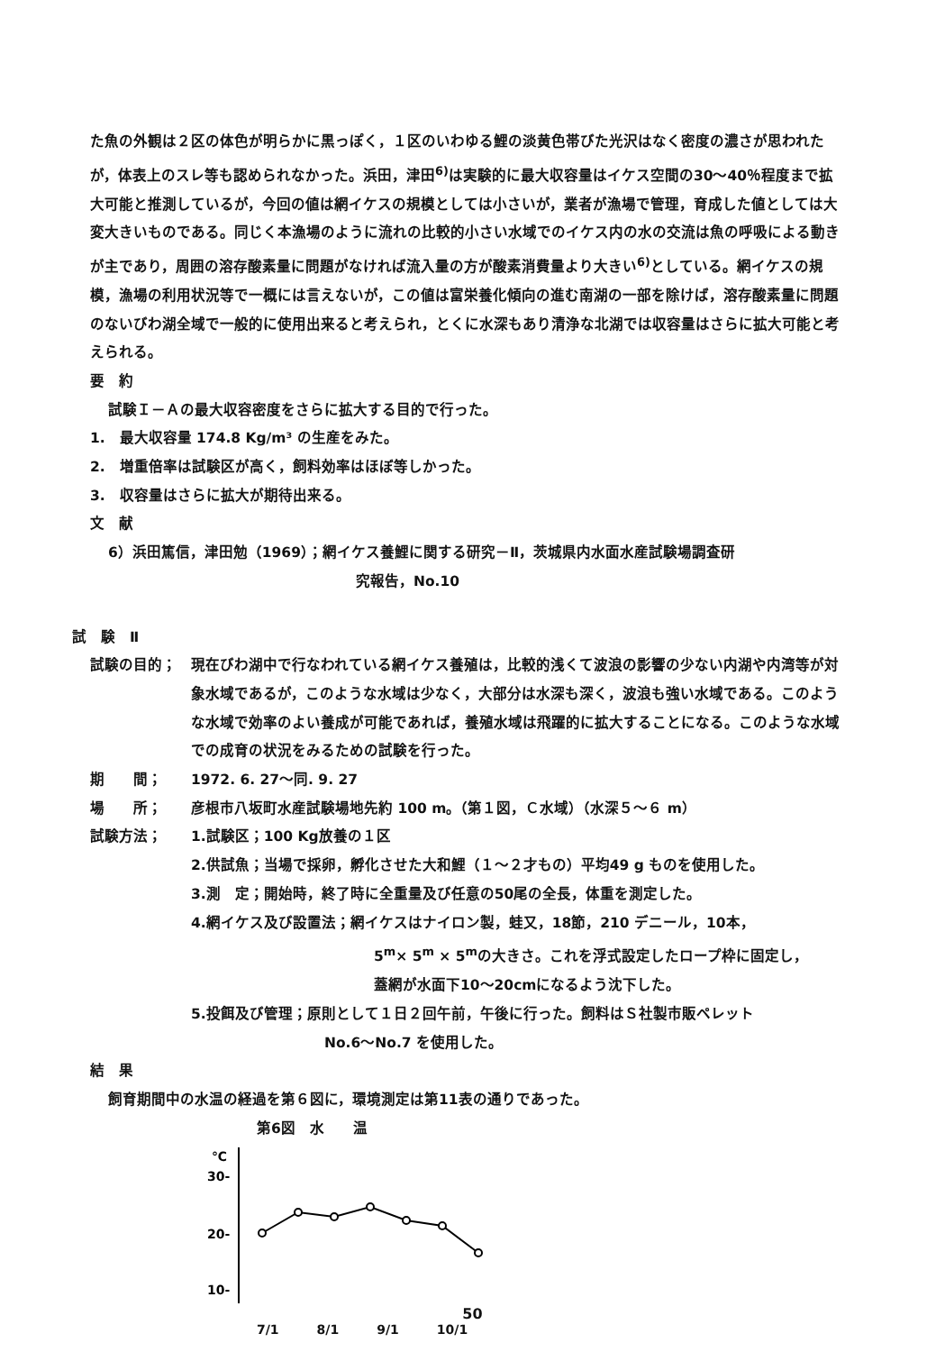た魚の外観は２区の体色が明らかに黒っぽく，１区のいわゆる鯉の淡黄色帯びた光沢はなく密度の濃さが思われたが，体表上のスレ等も認められなかった。浜田，津田<sup>6)</sup>は実験的に最大収容量はイケス空間の30〜40％程度まで拡大可能と推測しているが，今回の値は網イケスの規模としては小さいが，業者が漁場で管理，育成した値としては大変大きいものである。同じく本漁場のように流れの比較的小さい水域でのイケス内の水の交流は魚の呼吸による動きが主であり，周囲の溶存酸素量に問題がなければ流入量の方が酸素消費量より大きい<sup>6)</sup>としている。網イケスの規模，漁場の利用状況等で一概には言えないが，この値は富栄養化傾向の進む南湖の一部を除けば，溶存酸素量に問題のないびわ湖全域で一般的に使用出来ると考えられ，とくに水深もあり清浄な北湖では収容量はさらに拡大可能と考えられる。
要　約
試験Ｉ－Ａの最大収容密度をさらに拡大する目的で行った。
1.　最大収容量 174.8 Kg/m³ の生産をみた。
2.　増重倍率は試験区が高く，飼料効率はほぼ等しかった。
3.　収容量はさらに拡大が期待出来る。
文　献
6）浜田篤信，津田勉（1969）；網イケス養鯉に関する研究－Ⅱ，茨城県内水面水産試験場調査研
究報告，No.10
試　験　Ⅱ
試験の目的； 現在びわ湖中で行なわれている網イケス養殖は，比較的浅くて波浪の影響の少ない内湖や内湾等が対象水域であるが，このような水域は少なく，大部分は水深も深く，波浪も強い水域である。このような水域で効率のよい養成が可能であれば，養殖水域は飛躍的に拡大することになる。このような水域での成育の状況をみるための試験を行った。
期　　間； 1972. 6. 27〜同. 9. 27
場　　所； 彦根市八坂町水産試験場地先約 100 m。（第１図，Ｃ水域）（水深５〜６ m）
試験方法； 1.試験区；100 Kg放養の１区
2.供試魚；当場で採卵，孵化させた大和鯉（１〜２才もの）平均49 g ものを使用した。
3.測　定；開始時，終了時に全重量及び任意の50尾の全長，体重を測定した。
4.網イケス及び設置法；網イケスはナイロン製，蛙又，18節，210 デニール，10本，
5<sup>m</sup>× 5<sup>m</sup> × 5<sup>m</sup>の大きさ。これを浮式設定したロープ枠に固定し，
蓋網が水面下10〜20cmになるよう沈下した。
5.投餌及び管理；原則として１日２回午前，午後に行った。飼料はＳ社製市販ペレット
No.6〜No.7 を使用した。
結　果
飼育期間中の水温の経過を第６図に，環境測定は第11表の通りであった。
第6図　水　　温
℃
30-
20-
10-
7/1 8/1 9/1 10/1
50